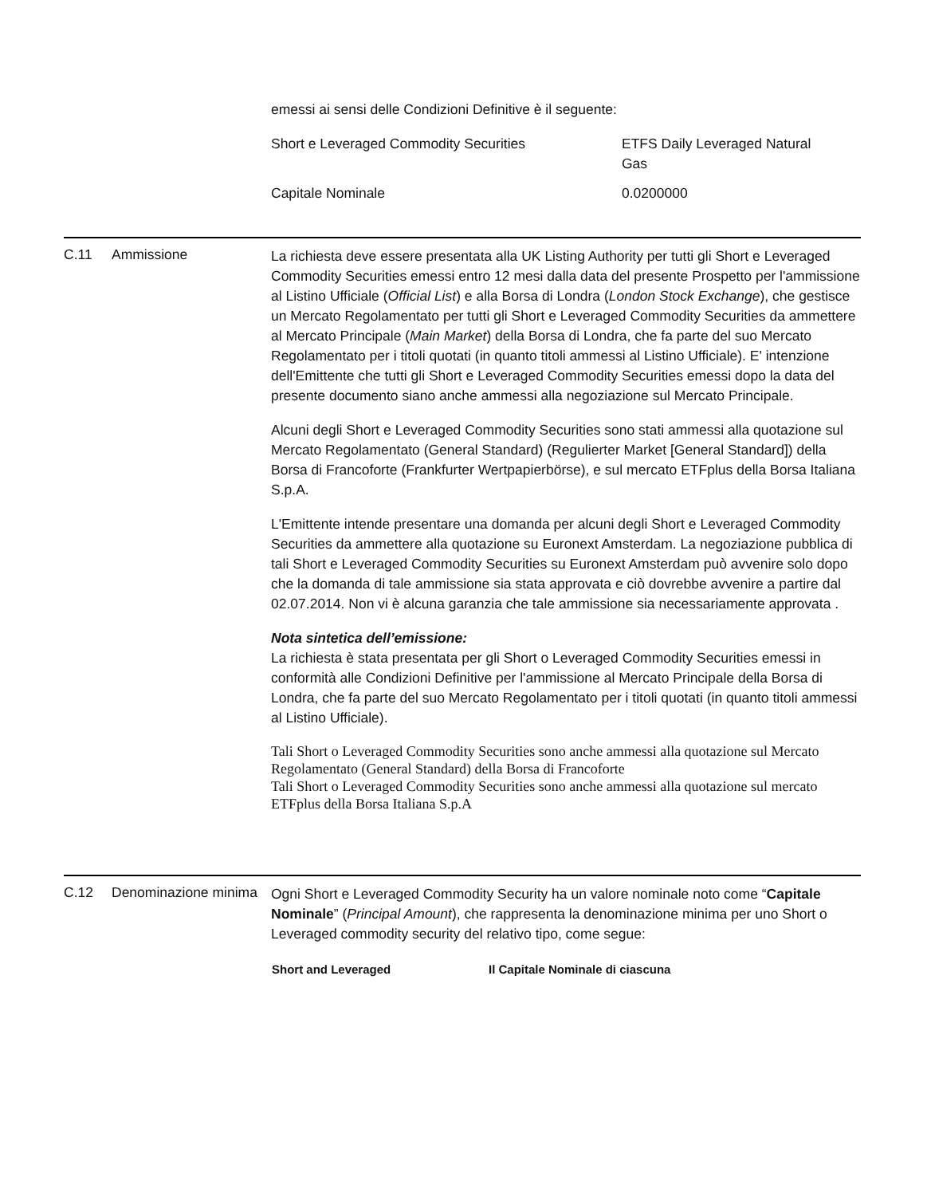emessi ai sensi delle Condizioni Definitive è il seguente:
| Short e Leveraged Commodity Securities | ETFS Daily Leveraged Natural Gas |
| Capitale Nominale | 0.0200000 |
C.11 Ammissione
La richiesta deve essere presentata alla UK Listing Authority per tutti gli Short e Leveraged Commodity Securities emessi entro 12 mesi dalla data del presente Prospetto per l'ammissione al Listino Ufficiale (Official List) e alla Borsa di Londra (London Stock Exchange), che gestisce un Mercato Regolamentato per tutti gli Short e Leveraged Commodity Securities da ammettere al Mercato Principale (Main Market) della Borsa di Londra, che fa parte del suo Mercato Regolamentato per i titoli quotati (in quanto titoli ammessi al Listino Ufficiale). E' intenzione dell'Emittente che tutti gli Short e Leveraged Commodity Securities emessi dopo la data del presente documento siano anche ammessi alla negoziazione sul Mercato Principale.
Alcuni degli Short e Leveraged Commodity Securities sono stati ammessi alla quotazione sul Mercato Regolamentato (General Standard) (Regulierter Market [General Standard]) della Borsa di Francoforte (Frankfurter Wertpapierbörse), e sul mercato ETFplus della Borsa Italiana S.p.A.
L'Emittente intende presentare una domanda per alcuni degli Short e Leveraged Commodity Securities da ammettere alla quotazione su Euronext Amsterdam. La negoziazione pubblica di tali Short e Leveraged Commodity Securities su Euronext Amsterdam può avvenire solo dopo che la domanda di tale ammissione sia stata approvata e ciò dovrebbe avvenire a partire dal 02.07.2014. Non vi è alcuna garanzia che tale ammissione sia necessariamente approvata .
Nota sintetica dell’emissione:
La richiesta è stata presentata per gli Short o Leveraged Commodity Securities emessi in conformità alle Condizioni Definitive per l'ammissione al Mercato Principale della Borsa di Londra, che fa parte del suo Mercato Regolamentato per i titoli quotati (in quanto titoli ammessi al Listino Ufficiale).
Tali Short o Leveraged Commodity Securities sono anche ammessi alla quotazione sul Mercato Regolamentato (General Standard) della Borsa di Francoforte
Tali Short o Leveraged Commodity Securities sono anche ammessi alla quotazione sul mercato ETFplus della Borsa Italiana S.p.A
C.12 Denominazione minima
Ogni Short e Leveraged Commodity Security ha un valore nominale noto come “Capitale Nominale” (Principal Amount), che rappresenta la denominazione minima per uno Short o Leveraged commodity security del relativo tipo, come segue:
| Short and Leveraged | Il Capitale Nominale di ciascuna |
| --- | --- |